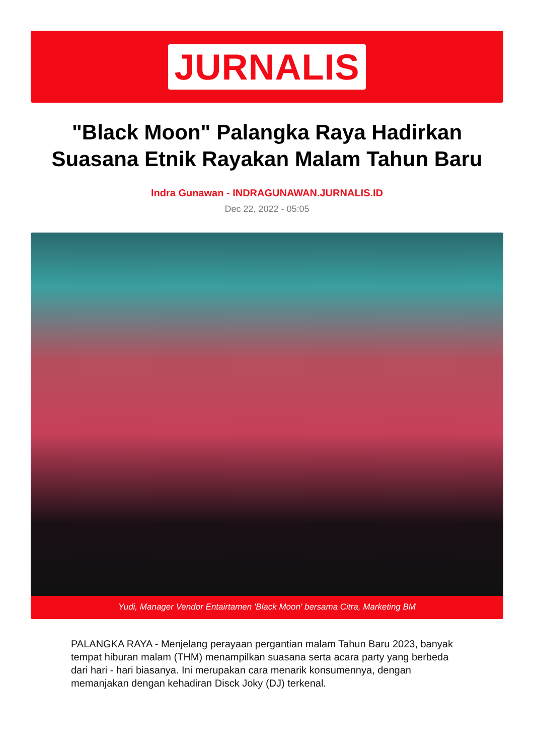JURNALIS
"Black Moon" Palangka Raya Hadirkan Suasana Etnik Rayakan Malam Tahun Baru
Indra Gunawan - INDRAGUNAWAN.JURNALIS.ID
Dec 22, 2022 - 05:05
Yudi, Manager Vendor Entairtamen 'Black Moon' bersama Citra, Marketing BM
PALANGKA RAYA - Menjelang perayaan pergantian malam Tahun Baru 2023, banyak tempat hiburan malam (THM) menampilkan suasana serta acara party yang berbeda dari hari - hari biasanya. Ini merupakan cara menarik konsumennya, dengan memanjakan dengan kehadiran Disck Joky (DJ) terkenal.